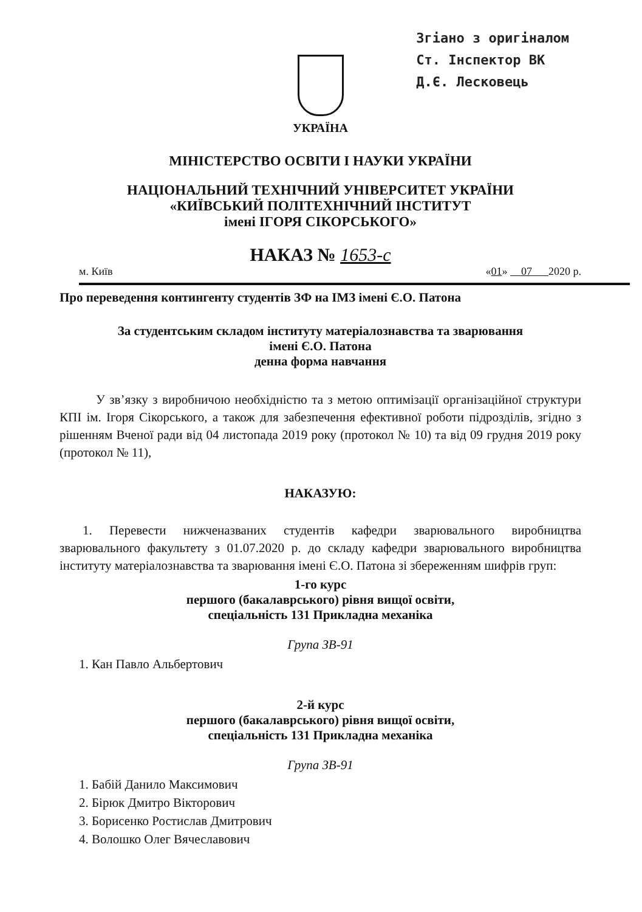Згіано з оригіналом
Ст. Інспектор ВК
Д.Є. Лесковець
УКРАЇНА
МІНІСТЕРСТВО ОСВІТИ І НАУКИ УКРАЇНИ
НАЦІОНАЛЬНИЙ ТЕХНІЧНИЙ УНІВЕРСИТЕТ УКРАЇНИ
«КИЇВСЬКИЙ ПОЛІТЕХНІЧНИЙ ІНСТИТУТ
імені ІГОРЯ СІКОРСЬКОГО»
НАКАЗ № 1653-с
м. Київ «01» 07 2020 р.
Про переведення контингенту студентів ЗФ на ІМЗ імені Є.О. Патона
За студентським складом інституту матеріалознавства та зварювання
імені Є.О. Патона
денна форма навчання
У зв’язку з виробничою необхідністю та з метою оптимізації організаційної структури КПІ ім. Ігоря Сікорського, а також для забезпечення ефективної роботи підрозділів, згідно з рішенням Вченої ради від 04 листопада 2019 року (протокол № 10) та від 09 грудня 2019 року (протокол № 11),
НАКАЗУЮ:
1. Перевести нижченазваних студентів кафедри зварювального виробництва зварювального факультету з 01.07.2020 р. до складу кафедри зварювального виробництва інституту матеріалознавства та зварювання імені Є.О. Патона зі збереженням шифрів груп:
1-го курс
першого (бакалаврського) рівня вищої освіти,
спеціальність 131 Прикладна механіка
Група ЗВ-91
1. Кан Павло Альбертович
2-й курс
першого (бакалаврського) рівня вищої освіти,
спеціальність 131 Прикладна механіка
Група ЗВ-91
1. Бабій Данило Максимович
2. Бірюк Дмитро Вікторович
3. Борисенко Ростислав Дмитрович
4. Волошко Олег Вячеславович